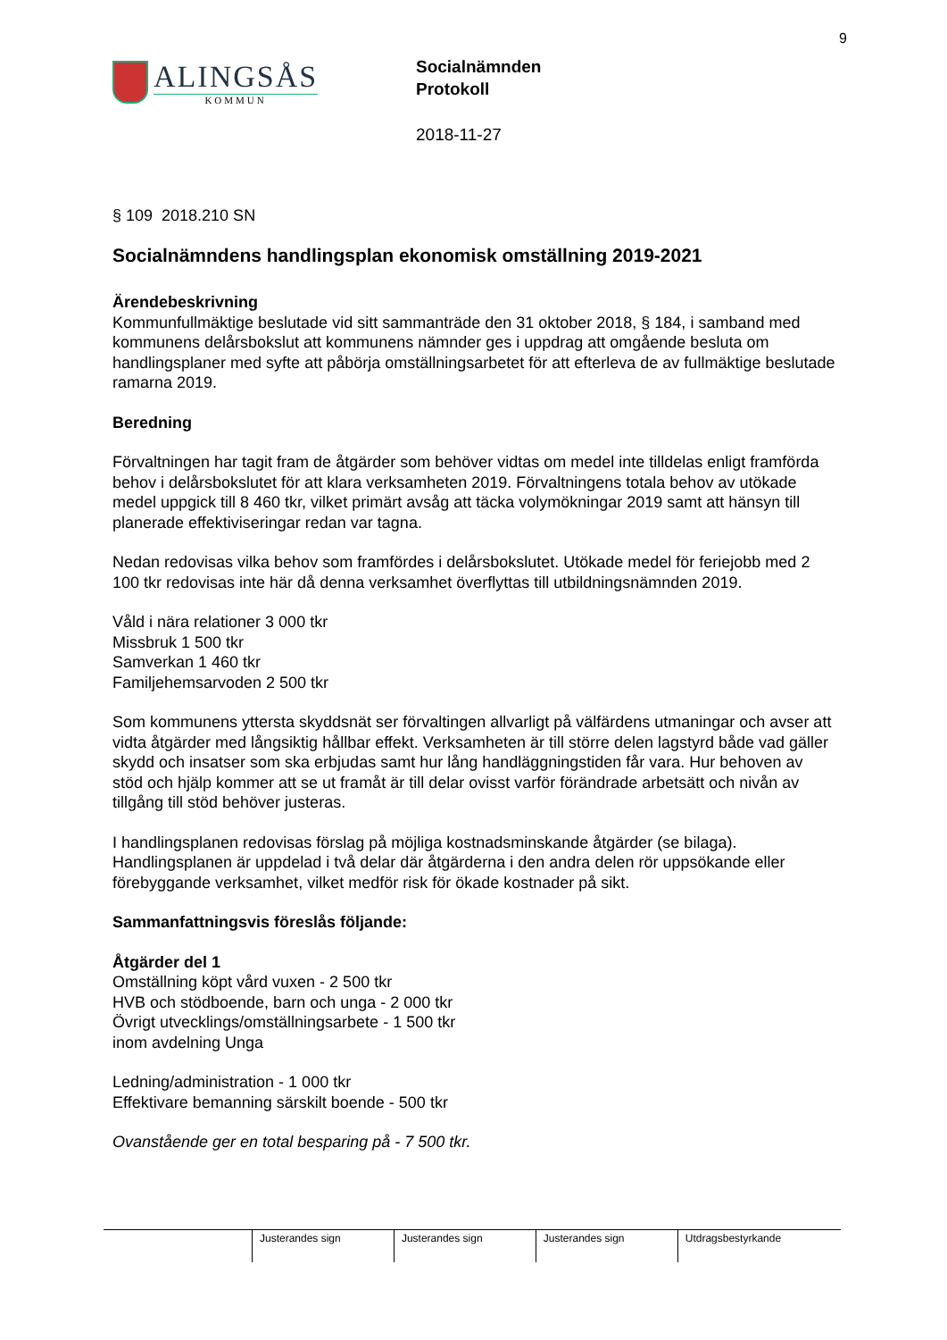9
ALINGSÅS
KOMMUN
Socialnämnden
Protokoll
2018-11-27
§ 109 2018.210 SN
Socialnämndens handlingsplan ekonomisk omställning 2019-2021
Ärendebeskrivning
Kommunfullmäktige beslutade vid sitt sammanträde den 31 oktober 2018, § 184, i samband med kommunens delårsbokslut att kommunens nämnder ges i uppdrag att omgående besluta om handlingsplaner med syfte att påbörja omställningsarbetet för att efterleva de av fullmäktige beslutade ramarna 2019.
Beredning
Förvaltningen har tagit fram de åtgärder som behöver vidtas om medel inte tilldelas enligt framförda behov i delårsbokslutet för att klara verksamheten 2019. Förvaltningens totala behov av utökade medel uppgick till 8 460 tkr, vilket primärt avsåg att täcka volymökningar 2019 samt att hänsyn till planerade effektiviseringar redan var tagna.
Nedan redovisas vilka behov som framfördes i delårsbokslutet. Utökade medel för feriejobb med 2 100 tkr redovisas inte här då denna verksamhet överflyttas till utbildningsnämnden 2019.
Våld i nära relationer 3 000 tkr
Missbruk 1 500 tkr
Samverkan 1 460 tkr
Familjehemsarvoden 2 500 tkr
Som kommunens yttersta skyddsnät ser förvaltingen allvarligt på välfärdens utmaningar och avser att vidta åtgärder med långsiktig hållbar effekt. Verksamheten är till större delen lagstyrd både vad gäller skydd och insatser som ska erbjudas samt hur lång handläggningstiden får vara. Hur behoven av stöd och hjälp kommer att se ut framåt är till delar ovisst varför förändrade arbetsätt och nivån av tillgång till stöd behöver justeras.
I handlingsplanen redovisas förslag på möjliga kostnadsminskande åtgärder (se bilaga). Handlingsplanen är uppdelad i två delar där åtgärderna i den andra delen rör uppsökande eller förebyggande verksamhet, vilket medför risk för ökade kostnader på sikt.
Sammanfattningsvis föreslås följande:
Åtgärder del 1
Omställning köpt vård vuxen - 2 500 tkr
HVB och stödboende, barn och unga - 2 000 tkr
Övrigt utvecklings/omställningsarbete - 1 500 tkr
inom avdelning Unga
Ledning/administration - 1 000 tkr
Effektivare bemanning särskilt boende - 500 tkr
Ovanstående ger en total besparing på - 7 500 tkr.
| | Justerandes sign | Justerandes sign | Justerandes sign | Utdragsbestyrkande |